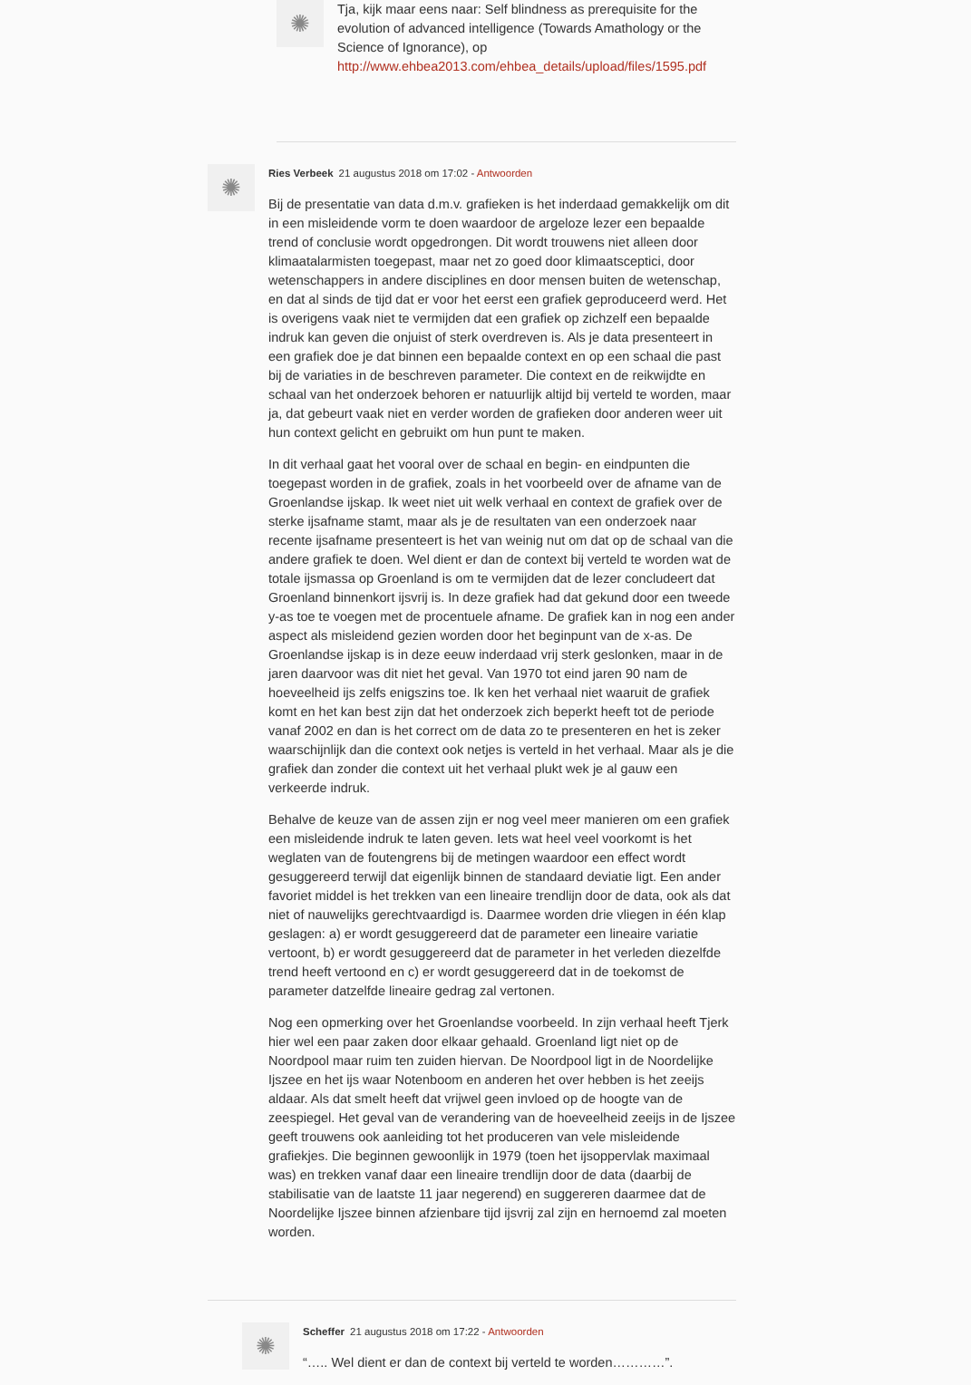✺
Tja, kijk maar eens naar: Self blindness as prerequisite for the evolution of advanced intelligence (Towards Amathology or the Science of Ignorance), op http://www.ehbea2013.com/ehbea_details/upload/files/1595.pdf
✺
Ries Verbeek 21 augustus 2018 om 17:02 - Antwoorden
Bij de presentatie van data d.m.v. grafieken is het inderdaad gemakkelijk om dit in een misleidende vorm te doen waardoor de argeloze lezer een bepaalde trend of conclusie wordt opgedrongen. Dit wordt trouwens niet alleen door klimaatalarmisten toegepast, maar net zo goed door klimaatsceptici, door wetenschappers in andere disciplines en door mensen buiten de wetenschap, en dat al sinds de tijd dat er voor het eerst een grafiek geproduceerd werd. Het is overigens vaak niet te vermijden dat een grafiek op zichzelf een bepaalde indruk kan geven die onjuist of sterk overdreven is. Als je data presenteert in een grafiek doe je dat binnen een bepaalde context en op een schaal die past bij de variaties in de beschreven parameter. Die context en de reikwijdte en schaal van het onderzoek behoren er natuurlijk altijd bij verteld te worden, maar ja, dat gebeurt vaak niet en verder worden de grafieken door anderen weer uit hun context gelicht en gebruikt om hun punt te maken.
In dit verhaal gaat het vooral over de schaal en begin- en eindpunten die toegepast worden in de grafiek, zoals in het voorbeeld over de afname van de Groenlandse ijskap. Ik weet niet uit welk verhaal en context de grafiek over de sterke ijsafname stamt, maar als je de resultaten van een onderzoek naar recente ijsafname presenteert is het van weinig nut om dat op de schaal van die andere grafiek te doen. Wel dient er dan de context bij verteld te worden wat de totale ijsmassa op Groenland is om te vermijden dat de lezer concludeert dat Groenland binnenkort ijsvrij is. In deze grafiek had dat gekund door een tweede y-as toe te voegen met de procentuele afname. De grafiek kan in nog een ander aspect als misleidend gezien worden door het beginpunt van de x-as. De Groenlandse ijskap is in deze eeuw inderdaad vrij sterk geslonken, maar in de jaren daarvoor was dit niet het geval. Van 1970 tot eind jaren 90 nam de hoeveelheid ijs zelfs enigszins toe. Ik ken het verhaal niet waaruit de grafiek komt en het kan best zijn dat het onderzoek zich beperkt heeft tot de periode vanaf 2002 en dan is het correct om de data zo te presenteren en het is zeker waarschijnlijk dan die context ook netjes is verteld in het verhaal. Maar als je die grafiek dan zonder die context uit het verhaal plukt wek je al gauw een verkeerde indruk.
Behalve de keuze van de assen zijn er nog veel meer manieren om een grafiek een misleidende indruk te laten geven. Iets wat heel veel voorkomt is het weglaten van de foutengrens bij de metingen waardoor een effect wordt gesuggereerd terwijl dat eigenlijk binnen de standaard deviatie ligt. Een ander favoriet middel is het trekken van een lineaire trendlijn door de data, ook als dat niet of nauwelijks gerechtvaardigd is. Daarmee worden drie vliegen in één klap geslagen: a) er wordt gesuggereerd dat de parameter een lineaire variatie vertoont, b) er wordt gesuggereerd dat de parameter in het verleden diezelfde trend heeft vertoond en c) er wordt gesuggereerd dat in de toekomst de parameter datzelfde lineaire gedrag zal vertonen.
Nog een opmerking over het Groenlandse voorbeeld. In zijn verhaal heeft Tjerk hier wel een paar zaken door elkaar gehaald. Groenland ligt niet op de Noordpool maar ruim ten zuiden hiervan. De Noordpool ligt in de Noordelijke Ijszee en het ijs waar Notenboom en anderen het over hebben is het zeeijs aldaar. Als dat smelt heeft dat vrijwel geen invloed op de hoogte van de zeespiegel. Het geval van de verandering van de hoeveelheid zeeijs in de Ijszee geeft trouwens ook aanleiding tot het produceren van vele misleidende grafiekjes. Die beginnen gewoonlijk in 1979 (toen het ijsoppervlak maximaal was) en trekken vanaf daar een lineaire trendlijn door de data (daarbij de stabilisatie van de laatste 11 jaar negerend) en suggereren daarmee dat de Noordelijke Ijszee binnen afzienbare tijd ijsvrij zal zijn en hernoemd zal moeten worden.
✺
Scheffer 21 augustus 2018 om 17:22 - Antwoorden
“….. Wel dient er dan de context bij verteld te worden…………”.